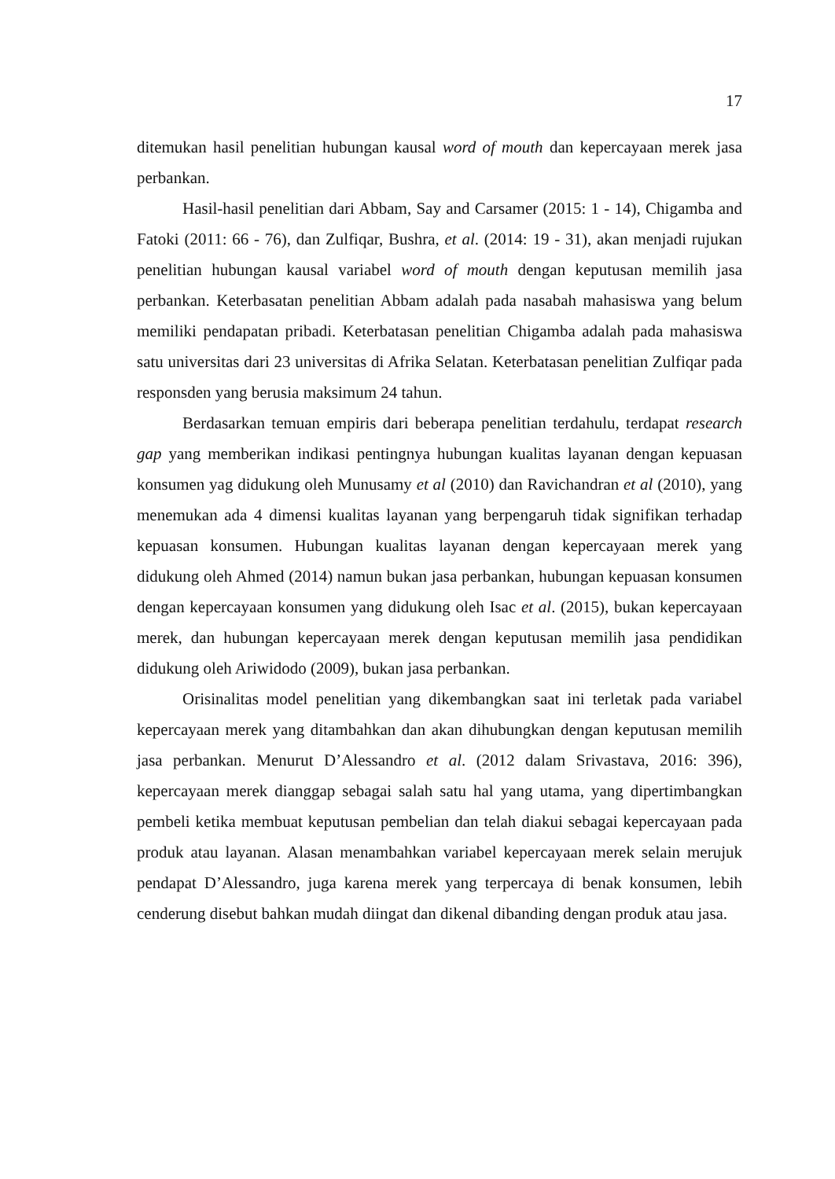17
ditemukan hasil penelitian hubungan kausal word of mouth dan kepercayaan merek jasa perbankan.
Hasil-hasil penelitian dari Abbam, Say and Carsamer (2015: 1 - 14), Chigamba and Fatoki (2011: 66 - 76), dan Zulfiqar, Bushra, et al. (2014: 19 - 31), akan menjadi rujukan penelitian hubungan kausal variabel word of mouth dengan keputusan memilih jasa perbankan. Keterbasatan penelitian Abbam adalah pada nasabah mahasiswa yang belum memiliki pendapatan pribadi. Keterbatasan penelitian Chigamba adalah pada mahasiswa satu universitas dari 23 universitas di Afrika Selatan. Keterbatasan penelitian Zulfiqar pada responsden yang berusia maksimum 24 tahun.
Berdasarkan temuan empiris dari beberapa penelitian terdahulu, terdapat research gap yang memberikan indikasi pentingnya hubungan kualitas layanan dengan kepuasan konsumen yag didukung oleh Munusamy et al (2010) dan Ravichandran et al (2010), yang menemukan ada 4 dimensi kualitas layanan yang berpengaruh tidak signifikan terhadap kepuasan konsumen. Hubungan kualitas layanan dengan kepercayaan merek yang didukung oleh Ahmed (2014) namun bukan jasa perbankan, hubungan kepuasan konsumen dengan kepercayaan konsumen yang didukung oleh Isac et al. (2015), bukan kepercayaan merek, dan hubungan kepercayaan merek dengan keputusan memilih jasa pendidikan didukung oleh Ariwidodo (2009), bukan jasa perbankan.
Orisinalitas model penelitian yang dikembangkan saat ini terletak pada variabel kepercayaan merek yang ditambahkan dan akan dihubungkan dengan keputusan memilih jasa perbankan. Menurut D’Alessandro et al. (2012 dalam Srivastava, 2016: 396), kepercayaan merek dianggap sebagai salah satu hal yang utama, yang dipertimbangkan pembeli ketika membuat keputusan pembelian dan telah diakui sebagai kepercayaan pada produk atau layanan. Alasan menambahkan variabel kepercayaan merek selain merujuk pendapat D’Alessandro, juga karena merek yang terpercaya di benak konsumen, lebih cenderung disebut bahkan mudah diingat dan dikenal dibanding dengan produk atau jasa.